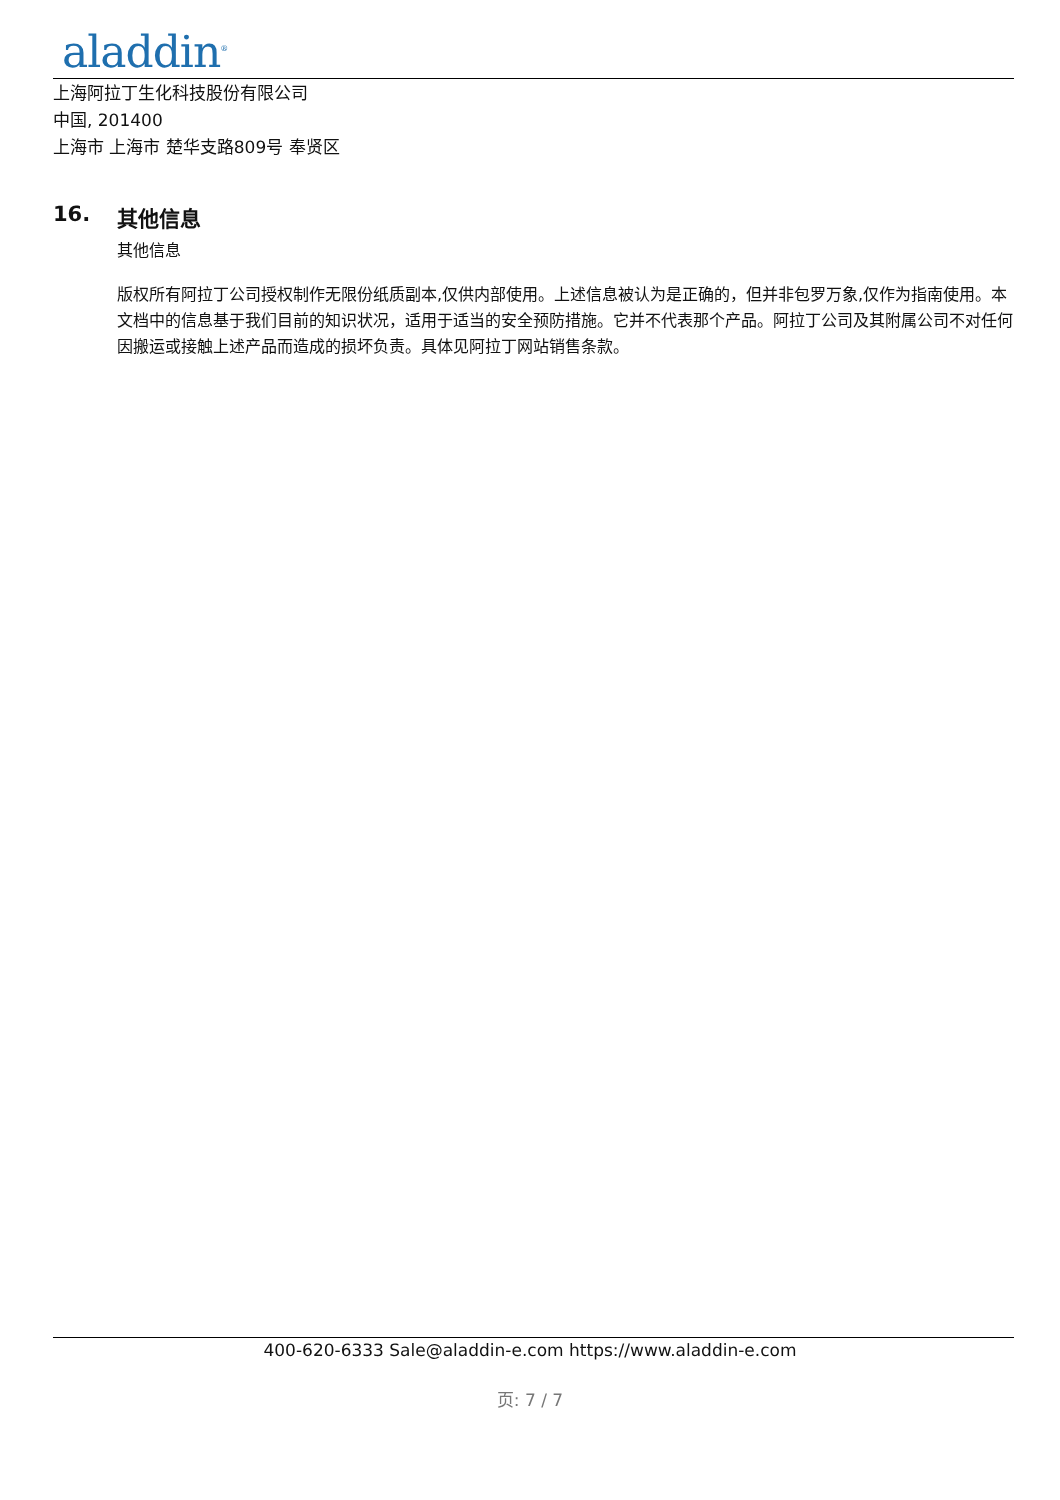aladdin<sup>®</sup>
上海阿拉丁生化科技股份有限公司
中国, 201400
上海市 上海市 楚华支路809号 奉贤区
16. 其他信息
其他信息
版权所有阿拉丁公司授权制作无限份纸质副本,仅供内部使用。上述信息被认为是正确的，但并非包罗万象,仅作为指南使用。本文档中的信息基于我们目前的知识状况，适用于适当的安全预防措施。它并不代表那个产品。阿拉丁公司及其附属公司不对任何因搬运或接触上述产品而造成的损坏负责。具体见阿拉丁网站销售条款。
400-620-6333 Sale@aladdin-e.com https://www.aladdin-e.com
页: 7 / 7